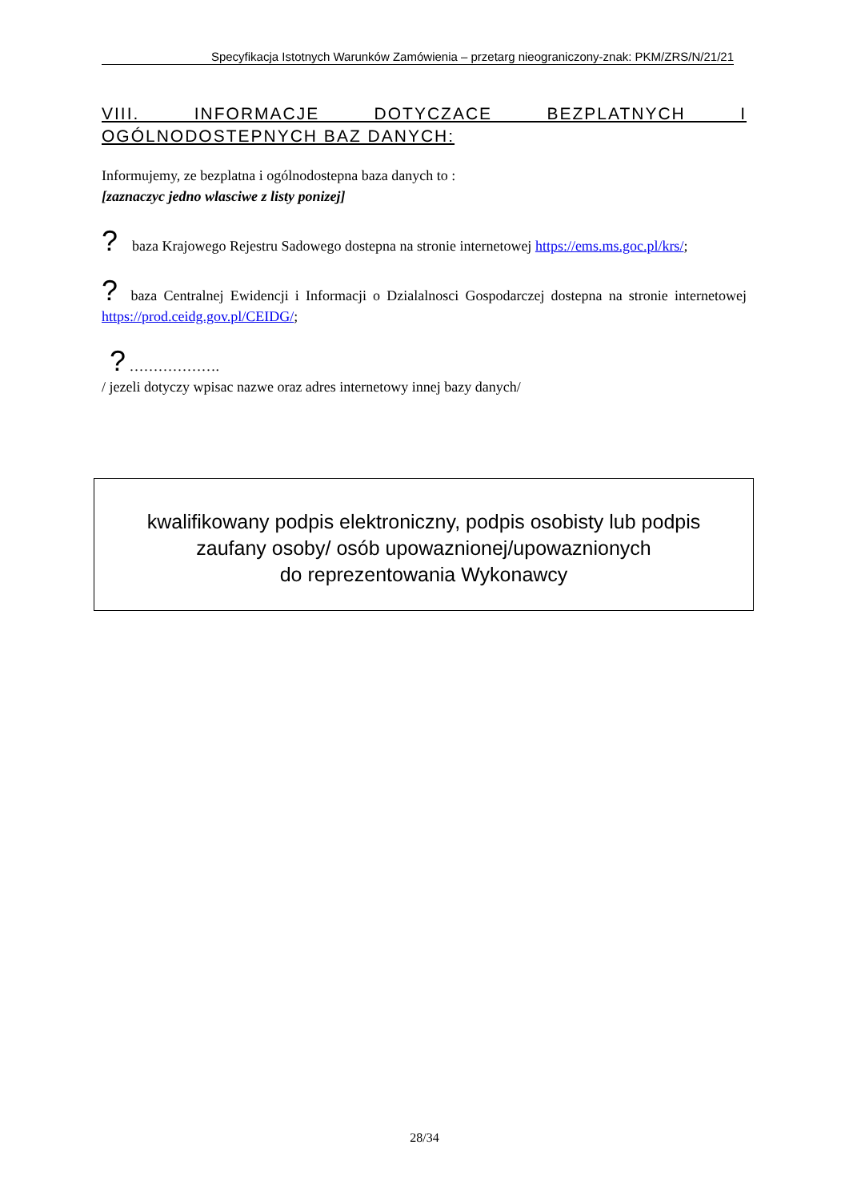Specyfikacja Istotnych Warunków Zamówienia – przetarg nieograniczony-znak: PKM/ZRS/N/21/21
VIII. INFORMACJE DOTYCZACE BEZPLATNYCH I OGÓLNODOSTEPNYCH BAZ DANYCH:
Informujemy, ze bezplatna i ogólnodostepna baza danych to :
[zaznaczyc jedno wlasciwe z listy ponizej]
? baza Krajowego Rejestru Sadowego dostepna na stronie internetowej https://ems.ms.goc.pl/krs/;
? baza Centralnej Ewidencji i Informacji o Dzialalnosci Gospodarczej dostepna na stronie internetowej https://prod.ceidg.gov.pl/CEIDG/;
? ……………….
/ jezeli dotyczy wpisac nazwe oraz adres internetowy innej bazy danych/
kwalifikowany podpis elektroniczny, podpis osobisty lub podpis
zaufany osoby/ osób upowaznionej/upowaznionych
do reprezentowania Wykonawcy
28/34